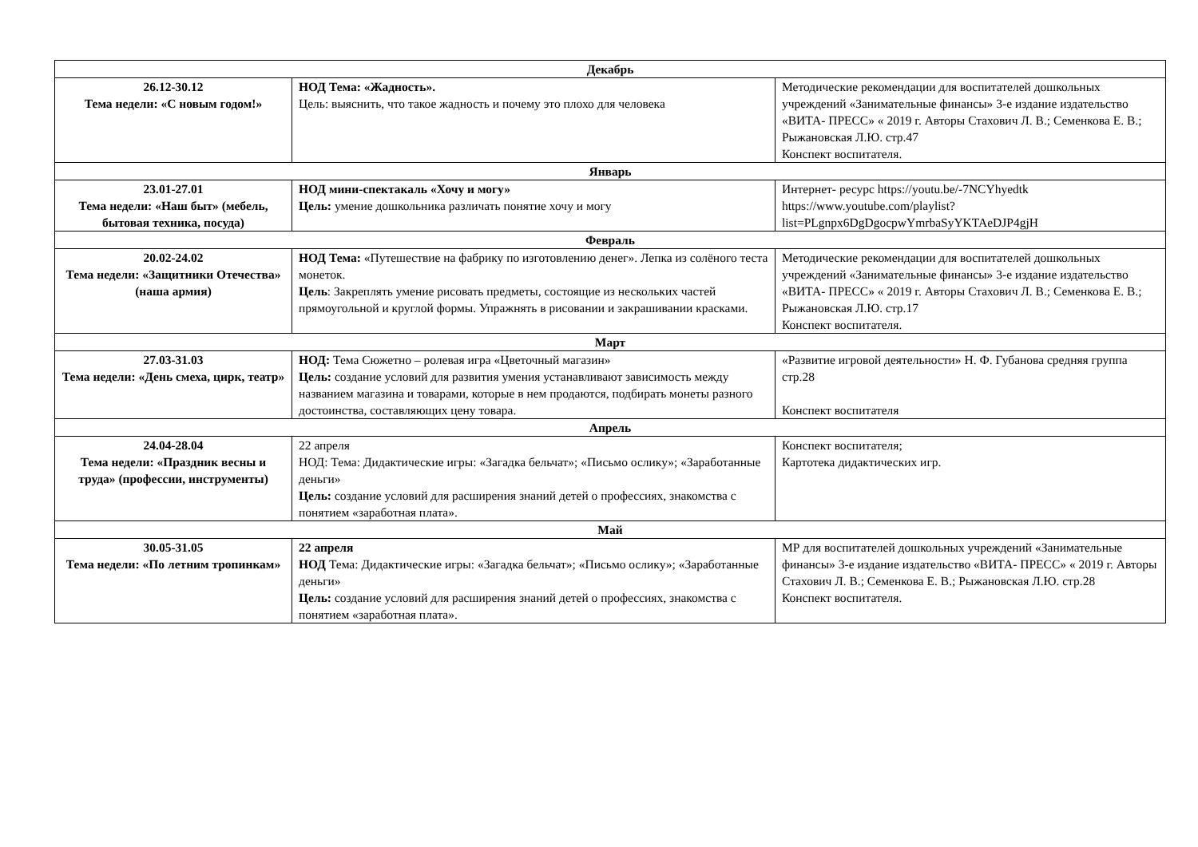| Декабрь | | |
| 26.12-30.12 Тема недели: «С новым годом!» | НОД Тема: «Жадность». Цель: выяснить, что такое жадность и почему это плохо для человека | Методические рекомендации для воспитателей дошкольных учреждений «Занимательные финансы» 3-е издание издательство «ВИТА- ПРЕСС» « 2019 г. Авторы Стахович Л. В.; Семенкова Е. В.; Рыжановская Л.Ю. стр.47 Конспект воспитателя. |
| Январь | | |
| 23.01-27.01 Тема недели: «Наш быт» (мебель, бытовая техника, посуда) | НОД мини-спектакаль «Хочу и могу» Цель: умение дошкольника различать понятие хочу и могу | Интернет- ресурс https://youtu.be/-7NCYhyedtk https://www.youtube.com/playlist?list=PLgnpx6DgDgocpwYmrbaSyYKTAeDJP4gjH |
| Февраль | | |
| 20.02-24.02 Тема недели: «Защитники Отечества» (наша армия) | НОД Тема: «Путешествие на фабрику по изготовлению денег». Лепка из солёного теста монеток. Цель : Закреплять умение рисовать предметы, состоящие из нескольких частей прямоугольной и круглой формы. Упражнять в рисовании и закрашивании красками. | Методические рекомендации для воспитателей дошкольных учреждений «Занимательные финансы» 3-е издание издательство «ВИТА- ПРЕСС» « 2019 г. Авторы Стахович Л. В.; Семенкова Е. В.; Рыжановская Л.Ю. стр.17 Конспект воспитателя. |
| Март | | |
| 27.03-31.03 Тема недели: «День смеха, цирк, театр» | НОД: Тема Сюжетно – ролевая игра «Цветочный магазин» Цель: создание условий для развития умения устанавливают зависимость между названием магазина и товарами, которые в нем продаются, подбирать монеты разного достоинства, составляющих цену товара. | «Развитие игровой деятельности» Н. Ф. Губанова средняя группа стр.28 Конспект воспитателя |
| Апрель | | |
| 24.04-28.04 Тема недели: «Праздник весны и труда» (профессии, инструменты) | 22 апреля НОД: Тема: Дидактические игры: «Загадка бельчат»; «Письмо ослику»; «Заработанные деньги» Цель: создание условий для расширения знаний детей о профессиях, знакомства с понятием «заработная плата». | Конспект воспитателя; Картотека дидактических игр. |
| Май | | |
| 30.05-31.05 Тема недели: «По летним тропинкам» | 22 апреля НОД Тема: Дидактические игры: «Загадка бельчат»; «Письмо ослику»; «Заработанные деньги» Цель: создание условий для расширения знаний детей о профессиях, знакомства с понятием «заработная плата». | МР для воспитателей дошкольных учреждений «Занимательные финансы» 3-е издание издательство «ВИТА- ПРЕСС» « 2019 г. Авторы Стахович Л. В.; Семенкова Е. В.; Рыжановская Л.Ю. стр.28 Конспект воспитателя. |